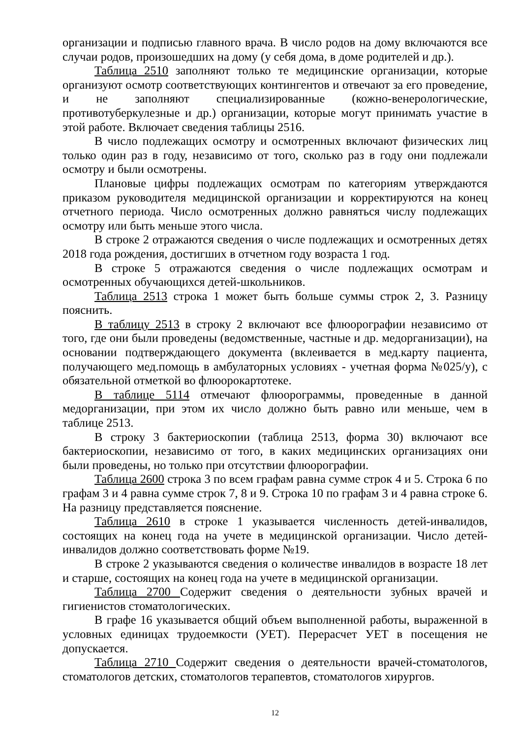организации и подписью главного врача. В число родов на дому включаются все случаи родов, произошедших на дому (у себя дома, в доме родителей и др.).
Таблица 2510 заполняют только те медицинские организации, которые организуют осмотр соответствующих контингентов и отвечают за его проведение, и не заполняют специализированные (кожно-венерологические, противотуберкулезные и др.) организации, которые могут принимать участие в этой работе. Включает сведения таблицы 2516.
В число подлежащих осмотру и осмотренных включают физических лиц только один раз в году, независимо от того, сколько раз в году они подлежали осмотру и были осмотрены.
Плановые цифры подлежащих осмотрам по категориям утверждаются приказом руководителя медицинской организации и корректируются на конец отчетного периода. Число осмотренных должно равняться числу подлежащих осмотру или быть меньше этого числа.
В строке 2 отражаются сведения о числе подлежащих и осмотренных детях 2018 года рождения, достигших в отчетном году возраста 1 год.
В строке 5 отражаются сведения о числе подлежащих осмотрам и осмотренных обучающихся детей-школьников.
Таблица 2513 строка 1 может быть больше суммы строк 2, 3. Разницу пояснить.
В таблицу 2513 в строку 2 включают все флюорографии независимо от того, где они были проведены (ведомственные, частные и др. медорганизации), на основании подтверждающего документа (вклеивается в мед.карту пациента, получающего мед.помощь в амбулаторных условиях - учетная форма №025/у), с обязательной отметкой во флюорокартотеке.
В таблице 5114 отмечают флюорограммы, проведенные в данной медорганизации, при этом их число должно быть равно или меньше, чем в таблице 2513.
В строку 3 бактериоскопии (таблица 2513, форма 30) включают все бактериоскопии, независимо от того, в каких медицинских организациях они были проведены, но только при отсутствии флюорографии.
Таблица 2600 строка 3 по всем графам равна сумме строк 4 и 5. Строка 6 по графам 3 и 4 равна сумме строк 7, 8 и 9. Строка 10 по графам 3 и 4 равна строке 6. На разницу представляется пояснение.
Таблица 2610 в строке 1 указывается численность детей-инвалидов, состоящих на конец года на учете в медицинской организации. Число детей-инвалидов должно соответствовать форме №19.
В строке 2 указываются сведения о количестве инвалидов в возрасте 18 лет и старше, состоящих на конец года на учете в медицинской организации.
Таблица 2700 Содержит сведения о деятельности зубных врачей и гигиенистов стоматологических.
В графе 16 указывается общий объем выполненной работы, выраженной в условных единицах трудоемкости (УЕТ). Перерасчет УЕТ в посещения не допускается.
Таблица 2710 Содержит сведения о деятельности врачей-стоматологов, стоматологов детских, стоматологов терапевтов, стоматологов хирургов.
12